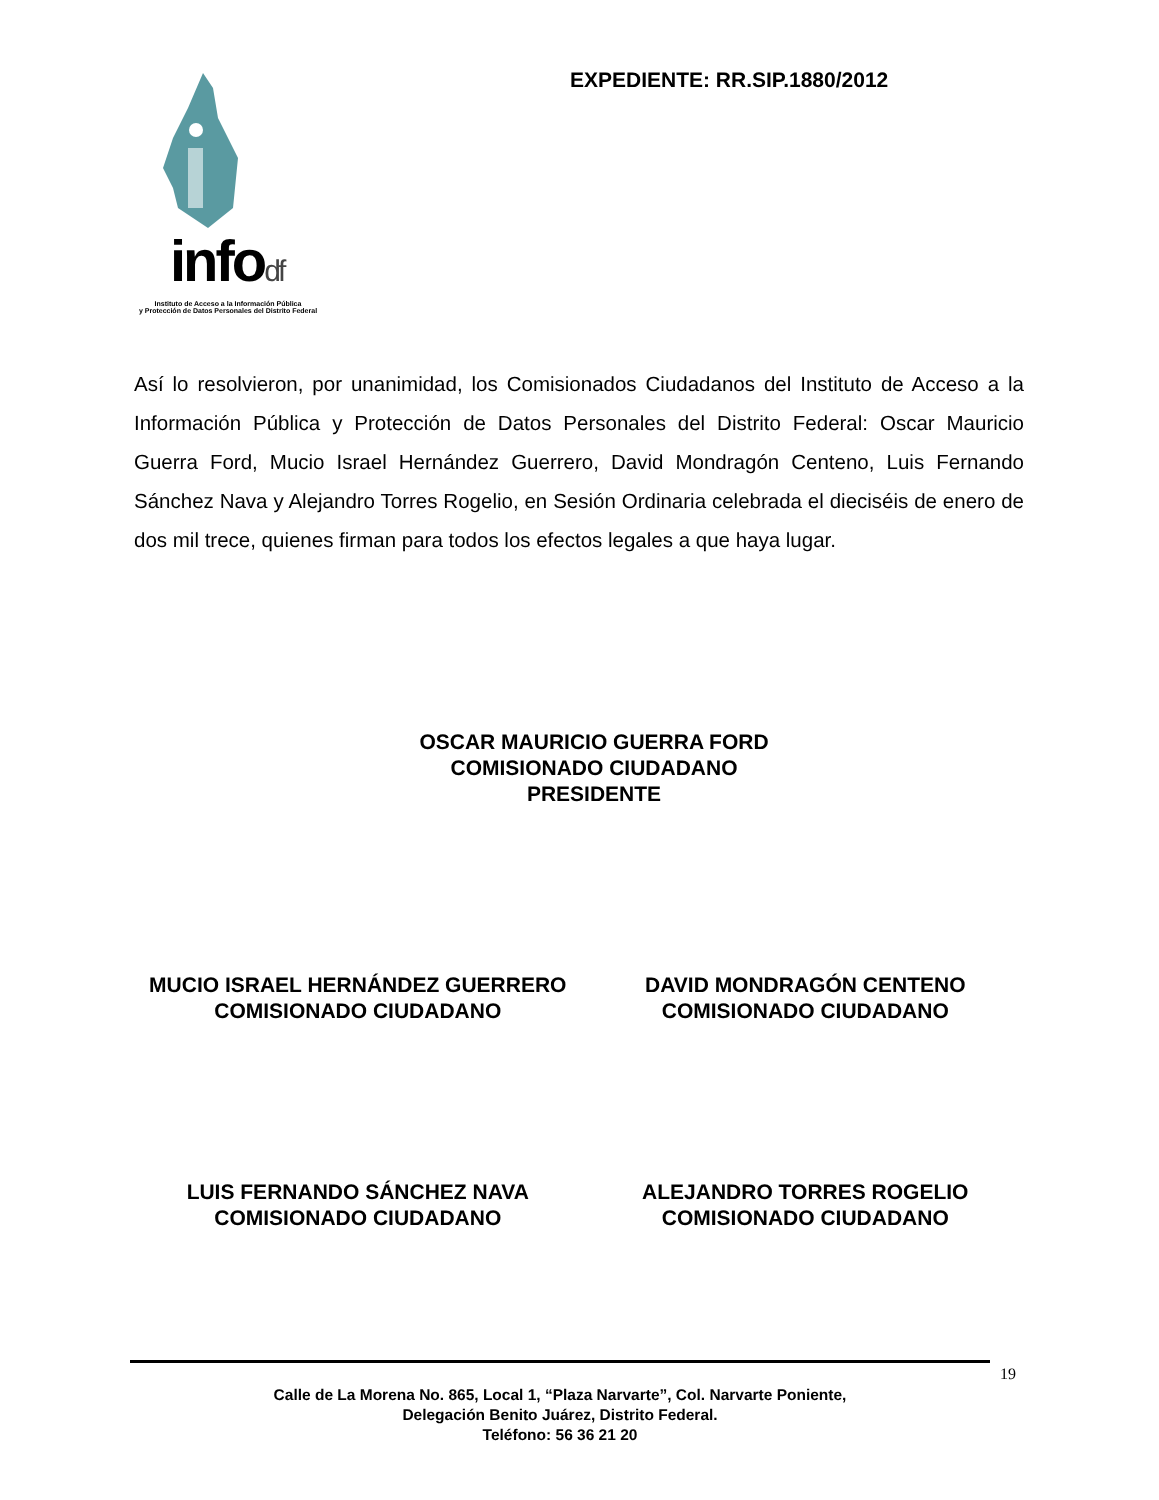infodf
Instituto de Acceso a la Información Pública
y Protección de Datos Personales del Distrito Federal
EXPEDIENTE: RR.SIP.1880/2012
Así lo resolvieron, por unanimidad, los Comisionados Ciudadanos del Instituto de Acceso a la Información Pública y Protección de Datos Personales del Distrito Federal: Oscar Mauricio Guerra Ford, Mucio Israel Hernández Guerrero, David Mondragón Centeno, Luis Fernando Sánchez Nava y Alejandro Torres Rogelio, en Sesión Ordinaria celebrada el dieciséis de enero de dos mil trece, quienes firman para todos los efectos legales a que haya lugar.
OSCAR MAURICIO GUERRA FORD
COMISIONADO CIUDADANO
PRESIDENTE
MUCIO ISRAEL HERNÁNDEZ GUERRERO
COMISIONADO CIUDADANO
DAVID MONDRAGÓN CENTENO
COMISIONADO CIUDADANO
LUIS FERNANDO SÁNCHEZ NAVA
COMISIONADO CIUDADANO
ALEJANDRO TORRES ROGELIO
COMISIONADO CIUDADANO
19
Calle de La Morena No. 865, Local 1, “Plaza Narvarte”, Col. Narvarte Poniente,
Delegación Benito Juárez, Distrito Federal.
Teléfono: 56 36 21 20